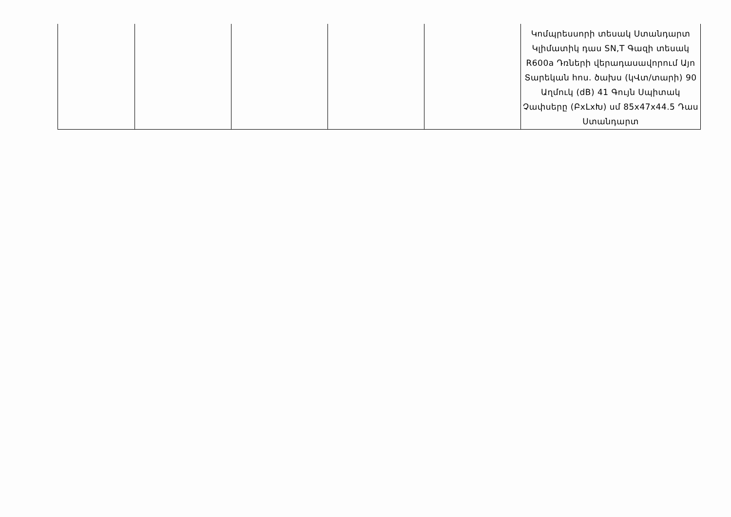| | | | | | Կոմպրեսսորի տեսակ Ստանդարտ Կլիմատիկ դաս SN,T Գազի տեսակ R600a Դռների վերադասավորում Այո Տարեկան հոս. ծախս (կՎտ/տարի) 90 Աղմուկ (dB) 41 Գույն Սպիտակ Չափսերը (ԲxԼxԽ) սմ 85x47x44.5 Դաս Ստանդարտ |